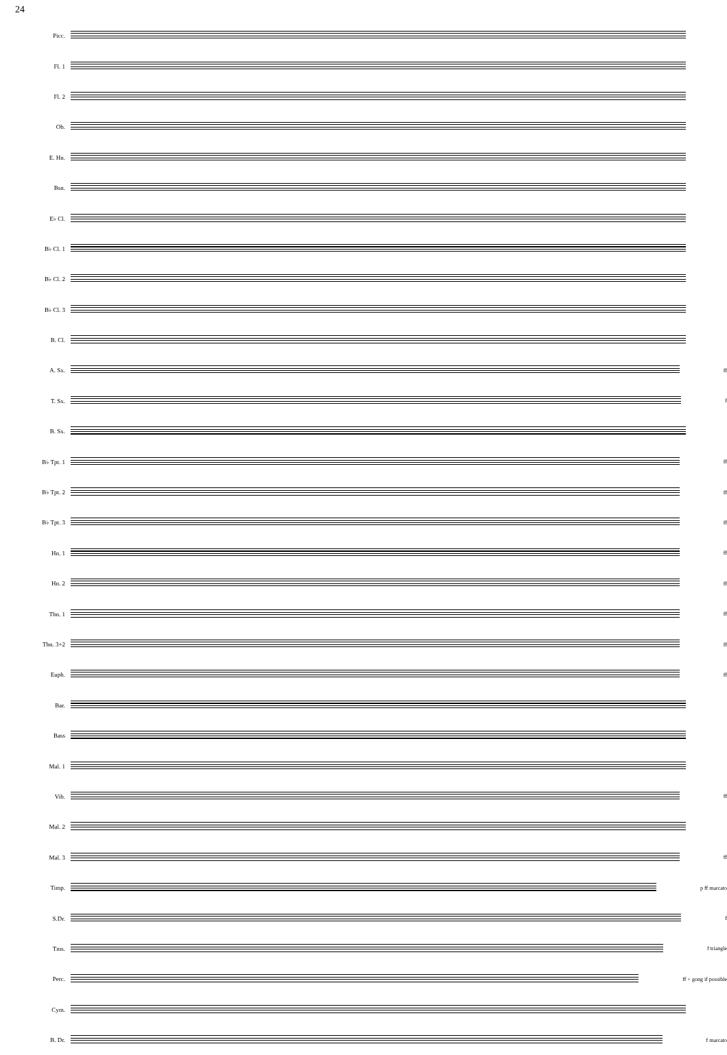24
Picc.
Fl. 1
Fl. 2
Ob.
E. Hn.
Bsn.
E♭ Cl.
B♭ Cl. 1
B♭ Cl. 2
B♭ Cl. 3
B. Cl.
A. Sx. ff
T. Sx. f
B. Sx.
B♭ Tpt. 1 ff
B♭ Tpt. 2 ff
B♭ Tpt. 3 ff
Hn. 1 ff
Hn. 2 ff
Tbn. 1 ff
Tbn. 3+2 ff
Euph. ff
Bar.
Bass
Mal. 1
Vib. ff
Mal. 2
Mal. 3 ff
Timp. p ff marcato
S.Dr. f
Tms. f triangle
Perc. ff + gong if possible
Cym.
B. Dr. f marcato